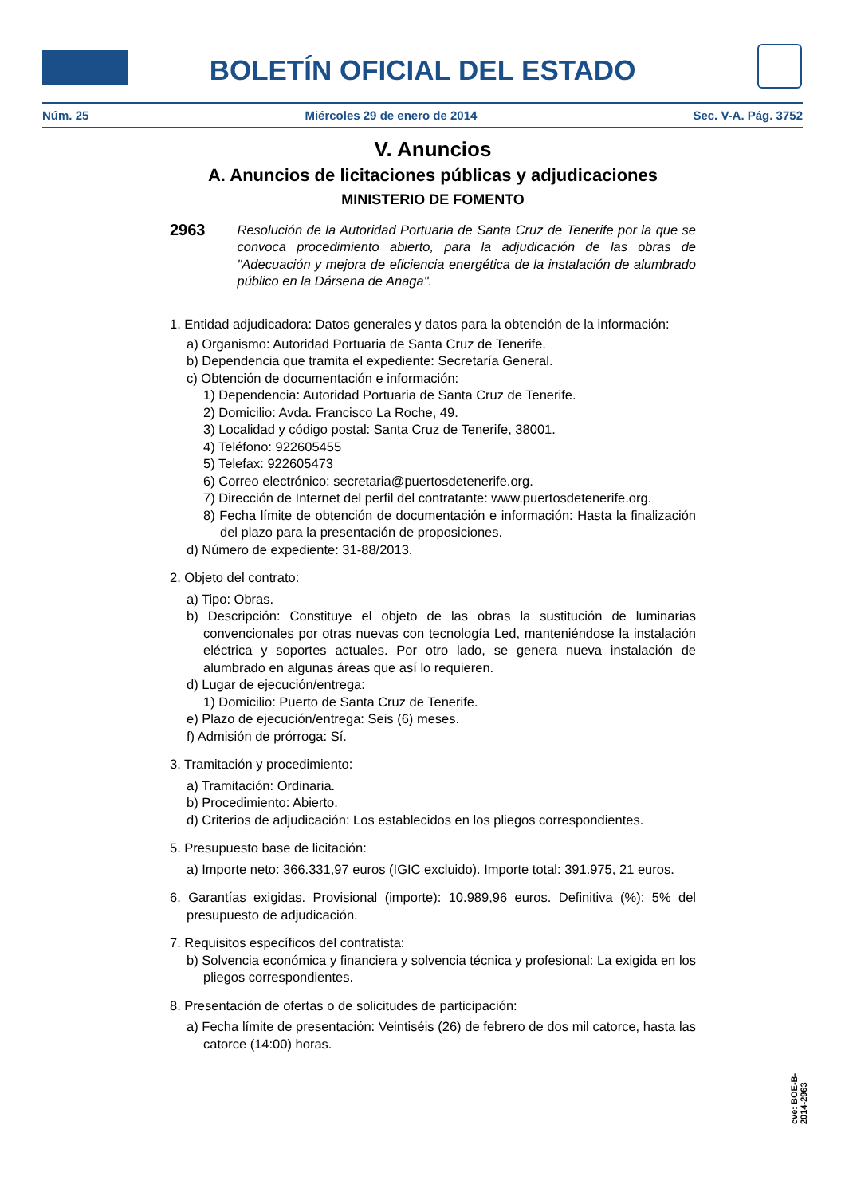BOLETÍN OFICIAL DEL ESTADO
Núm. 25 Miércoles 29 de enero de 2014 Sec. V-A. Pág. 3752
V. Anuncios
A. Anuncios de licitaciones públicas y adjudicaciones
MINISTERIO DE FOMENTO
2963 Resolución de la Autoridad Portuaria de Santa Cruz de Tenerife por la que se convoca procedimiento abierto, para la adjudicación de las obras de "Adecuación y mejora de eficiencia energética de la instalación de alumbrado público en la Dársena de Anaga".
1. Entidad adjudicadora: Datos generales y datos para la obtención de la información:
a) Organismo: Autoridad Portuaria de Santa Cruz de Tenerife.
b) Dependencia que tramita el expediente: Secretaría General.
c) Obtención de documentación e información:
1) Dependencia: Autoridad Portuaria de Santa Cruz de Tenerife.
2) Domicilio: Avda. Francisco La Roche, 49.
3) Localidad y código postal: Santa Cruz de Tenerife, 38001.
4) Teléfono: 922605455
5) Telefax: 922605473
6) Correo electrónico: secretaria@puertosdetenerife.org.
7) Dirección de Internet del perfil del contratante: www.puertosdetenerife.org.
8) Fecha límite de obtención de documentación e información: Hasta la finalización del plazo para la presentación de proposiciones.
d) Número de expediente: 31-88/2013.
2. Objeto del contrato:
a) Tipo: Obras.
b) Descripción: Constituye el objeto de las obras la sustitución de luminarias convencionales por otras nuevas con tecnología Led, manteniéndose la instalación eléctrica y soportes actuales. Por otro lado, se genera nueva instalación de alumbrado en algunas áreas que así lo requieren.
d) Lugar de ejecución/entrega:
1) Domicilio: Puerto de Santa Cruz de Tenerife.
e) Plazo de ejecución/entrega: Seis (6) meses.
f) Admisión de prórroga: Sí.
3. Tramitación y procedimiento:
a) Tramitación: Ordinaria.
b) Procedimiento: Abierto.
d) Criterios de adjudicación: Los establecidos en los pliegos correspondientes.
5. Presupuesto base de licitación:
a) Importe neto: 366.331,97 euros (IGIC excluido). Importe total: 391.975, 21 euros.
6. Garantías exigidas. Provisional (importe): 10.989,96 euros. Definitiva (%): 5% del presupuesto de adjudicación.
7. Requisitos específicos del contratista:
b) Solvencia económica y financiera y solvencia técnica y profesional: La exigida en los pliegos correspondientes.
8. Presentación de ofertas o de solicitudes de participación:
a) Fecha límite de presentación: Veintiséis (26) de febrero de dos mil catorce, hasta las catorce (14:00) horas.
cve: BOE-B-2014-2963